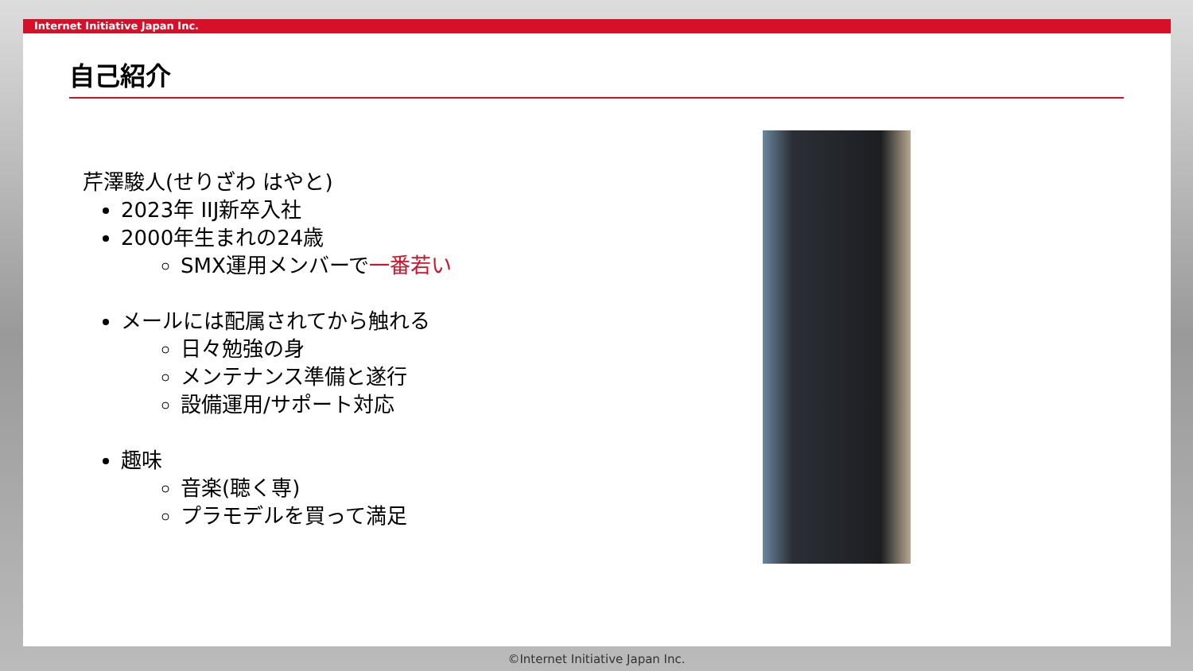Internet Initiative Japan Inc.
自己紹介
芹澤駿人(せりざわ はやと)
2023年 IIJ新卒入社
2000年生まれの24歳
SMX運用メンバーで一番若い
メールには配属されてから触れる
日々勉強の身
メンテナンス準備と遂行
設備運用/サポート対応
趣味
音楽(聴く専)
プラモデルを買って満足
©Internet Initiative Japan Inc.